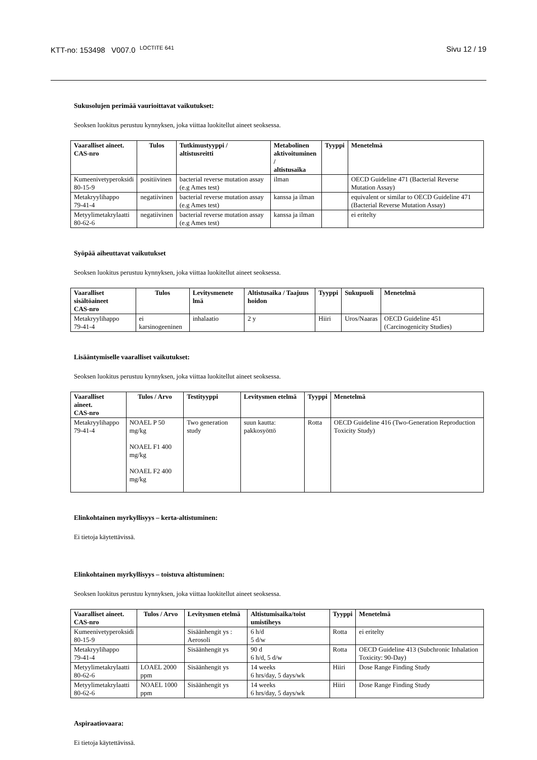KTT-no: 153498 V007.0 <sup>LOCTITE 641</sup>
Sivu 12 / 19
Sukusolujen perimää vaurioittavat vaikutukset:
Seoksen luokitus perustuu kynnyksen, joka viittaa luokitellut aineet seoksessa.
| Vaaralliset aineet. CAS-nro | Tulos | Tutkimustyyppi / altistusreitti | Metabolinen aktivoituminen / altistusaika | Tyyppi | Menetelmä |
| --- | --- | --- | --- | --- | --- |
| Kumeenivetyperoksidi 80-15-9 | positiivinen | bacterial reverse mutation assay (e.g Ames test) | ilman | | OECD Guideline 471 (Bacterial Reverse Mutation Assay) |
| Metakryylihappo 79-41-4 | negatiivinen | bacterial reverse mutation assay (e.g Ames test) | kanssa ja ilman | | equivalent or similar to OECD Guideline 471 (Bacterial Reverse Mutation Assay) |
| Metyylimetakrylaatti 80-62-6 | negatiivinen | bacterial reverse mutation assay (e.g Ames test) | kanssa ja ilman | | ei eritelty |
Syöpää aiheuttavat vaikutukset
Seoksen luokitus perustuu kynnyksen, joka viittaa luokitellut aineet seoksessa.
| Vaaralliset sisältöaineet CAS-nro | Tulos | Levitysmenete lmä | Altistusaika / Taajuus hoidon | Tyyppi | Sukupuoli | Menetelmä |
| --- | --- | --- | --- | --- | --- | --- |
| Metakryylihappo 79-41-4 | ei karsinogeeninen | inhalaatio | 2 y | Hiiri | Uros/Naaras | OECD Guideline 451 (Carcinogenicity Studies) |
Lisääntymiselle vaaralliset vaikutukset:
Seoksen luokitus perustuu kynnyksen, joka viittaa luokitellut aineet seoksessa.
| Vaaralliset aineet. CAS-nro | Tulos / Arvo | Testityyppi | Levitysmen etelmä | Tyyppi | Menetelmä |
| --- | --- | --- | --- | --- | --- |
| Metakryylihappo 79-41-4 | NOAEL P 50 mg/kg NOAEL F1 400 mg/kg NOAEL F2 400 mg/kg | Two generation study | suun kautta: pakkosyöttö | Rotta | OECD Guideline 416 (Two-Generation Reproduction Toxicity Study) |
Elinkohtainen myrkyllisyys – kerta-altistuminen:
Ei tietoja käytettävissä.
Elinkohtainen myrkyllisyys – toistuva altistuminen:
Seoksen luokitus perustuu kynnyksen, joka viittaa luokitellut aineet seoksessa.
| Vaaralliset aineet. CAS-nro | Tulos / Arvo | Levitysmen etelmä | Altistumisaika/toist umistiheys | Tyyppi | Menetelmä |
| --- | --- | --- | --- | --- | --- |
| Kumeenivetyperoksidi 80-15-9 | | Sisäänhengit ys : Aerosoli | 6 h/d 5 d/w | Rotta | ei eritelty |
| Metakryylihappo 79-41-4 | | Sisäänhengit ys | 90 d 6 h/d, 5 d/w | Rotta | OECD Guideline 413 (Subchronic Inhalation Toxicity: 90-Day) |
| Metyylimetakrylaatti 80-62-6 | LOAEL 2000 ppm | Sisäänhengit ys | 14 weeks 6 hrs/day, 5 days/wk | Hiiri | Dose Range Finding Study |
| Metyylimetakrylaatti 80-62-6 | NOAEL 1000 ppm | Sisäänhengit ys | 14 weeks 6 hrs/day, 5 days/wk | Hiiri | Dose Range Finding Study |
Aspiraatiovaara:
Ei tietoja käytettävissä.